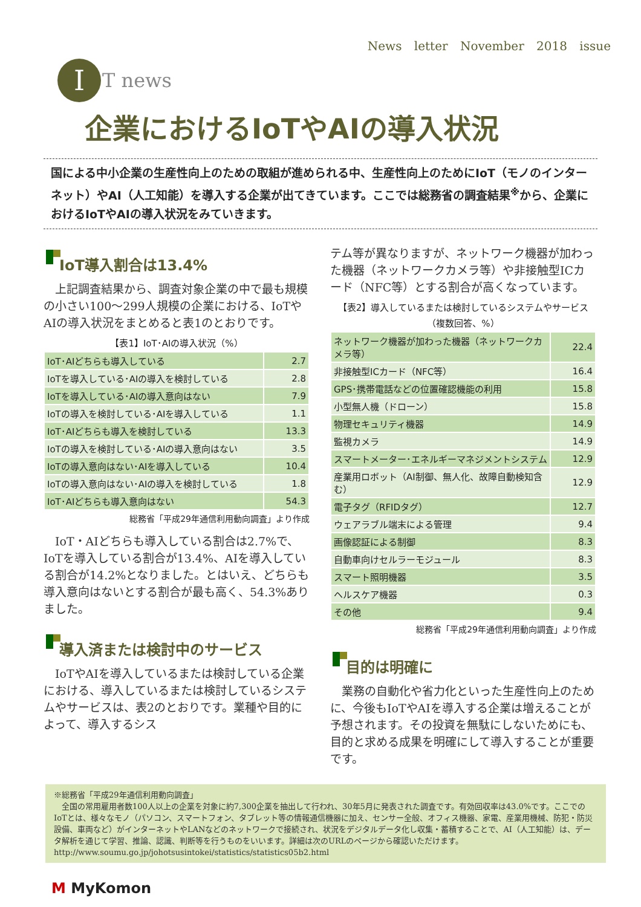News letter November 2018 issue
I
T news
企業におけるIoTやAIの導入状況
国による中小企業の生産性向上のための取組が進められる中、生産性向上のためにIoT（モノのインターネット）やAI（人工知能）を導入する企業が出てきています。ここでは総務省の調査結果<sup>※</sup>から、企業におけるIoTやAIの導入状況をみていきます。
IoT導入割合は13.4%
上記調査結果から、調査対象企業の中で最も規模の小さい100～299人規模の企業における、IoTやAIの導入状況をまとめると表1のとおりです。
【表1】IoT･AIの導入状況（%）
| IoT･AIどちらも導入している | 2.7 |
| IoTを導入している･AIの導入を検討している | 2.8 |
| IoTを導入している･AIの導入意向はない | 7.9 |
| IoTの導入を検討している･AIを導入している | 1.1 |
| IoT･AIどちらも導入を検討している | 13.3 |
| IoTの導入を検討している･AIの導入意向はない | 3.5 |
| IoTの導入意向はない･AIを導入している | 10.4 |
| IoTの導入意向はない･AIの導入を検討している | 1.8 |
| IoT･AIどちらも導入意向はない | 54.3 |
総務省「平成29年通信利用動向調査」より作成
IoT・AIどちらも導入している割合は2.7%で、IoTを導入している割合が13.4%、AIを導入している割合が14.2%となりました。とはいえ、どちらも導入意向はないとする割合が最も高く、54.3%ありました。
導入済または検討中のサービス
IoTやAIを導入しているまたは検討している企業における、導入しているまたは検討しているシステムやサービスは、表2のとおりです。業種や目的によって、導入するシス
テム等が異なりますが、ネットワーク機器が加わった機器（ネットワークカメラ等）や非接触型ICカード（NFC等）とする割合が高くなっています。
【表2】導入しているまたは検討しているシステムやサービス
（複数回答、%）
| ネットワーク機器が加わった機器（ネットワークカメラ等） | 22.4 |
| 非接触型ICカード（NFC等） | 16.4 |
| GPS･携帯電話などの位置確認機能の利用 | 15.8 |
| 小型無人機（ドローン） | 15.8 |
| 物理セキュリティ機器 | 14.9 |
| 監視カメラ | 14.9 |
| スマートメーター･エネルギーマネジメントシステム | 12.9 |
| 産業用ロボット（AI制御、無人化、故障自動検知含む） | 12.9 |
| 電子タグ（RFIDタグ） | 12.7 |
| ウェアラブル端末による管理 | 9.4 |
| 画像認証による制御 | 8.3 |
| 自動車向けセルラーモジュール | 8.3 |
| スマート照明機器 | 3.5 |
| ヘルスケア機器 | 0.3 |
| その他 | 9.4 |
総務省「平成29年通信利用動向調査」より作成
目的は明確に
業務の自動化や省力化といった生産性向上のために、今後もIoTやAIを導入する企業は増えることが予想されます。その投資を無駄にしないためにも、目的と求める成果を明確にして導入することが重要です。
※総務省「平成29年通信利用動向調査」
　全国の常用雇用者数100人以上の企業を対象に約7,300企業を抽出して行われ、30年5月に発表された調査です。有効回収率は43.0%です。ここでのIoTとは、様々なモノ（パソコン、スマートフォン、タブレット等の情報通信機器に加え、センサー全般、オフィス機器、家電、産業用機械、防犯・防災設備、車両など）がインターネットやLANなどのネットワークで接続され、状況をデジタルデータ化し収集・蓄積することで、AI（人工知能）は、データ解析を通じて学習、推論、認識、判断等を行うものをいいます。詳細は次のURLのページから確認いただけます。
http://www.soumu.go.jp/johotsusintokei/statistics/statistics05b2.html
M MyKomon